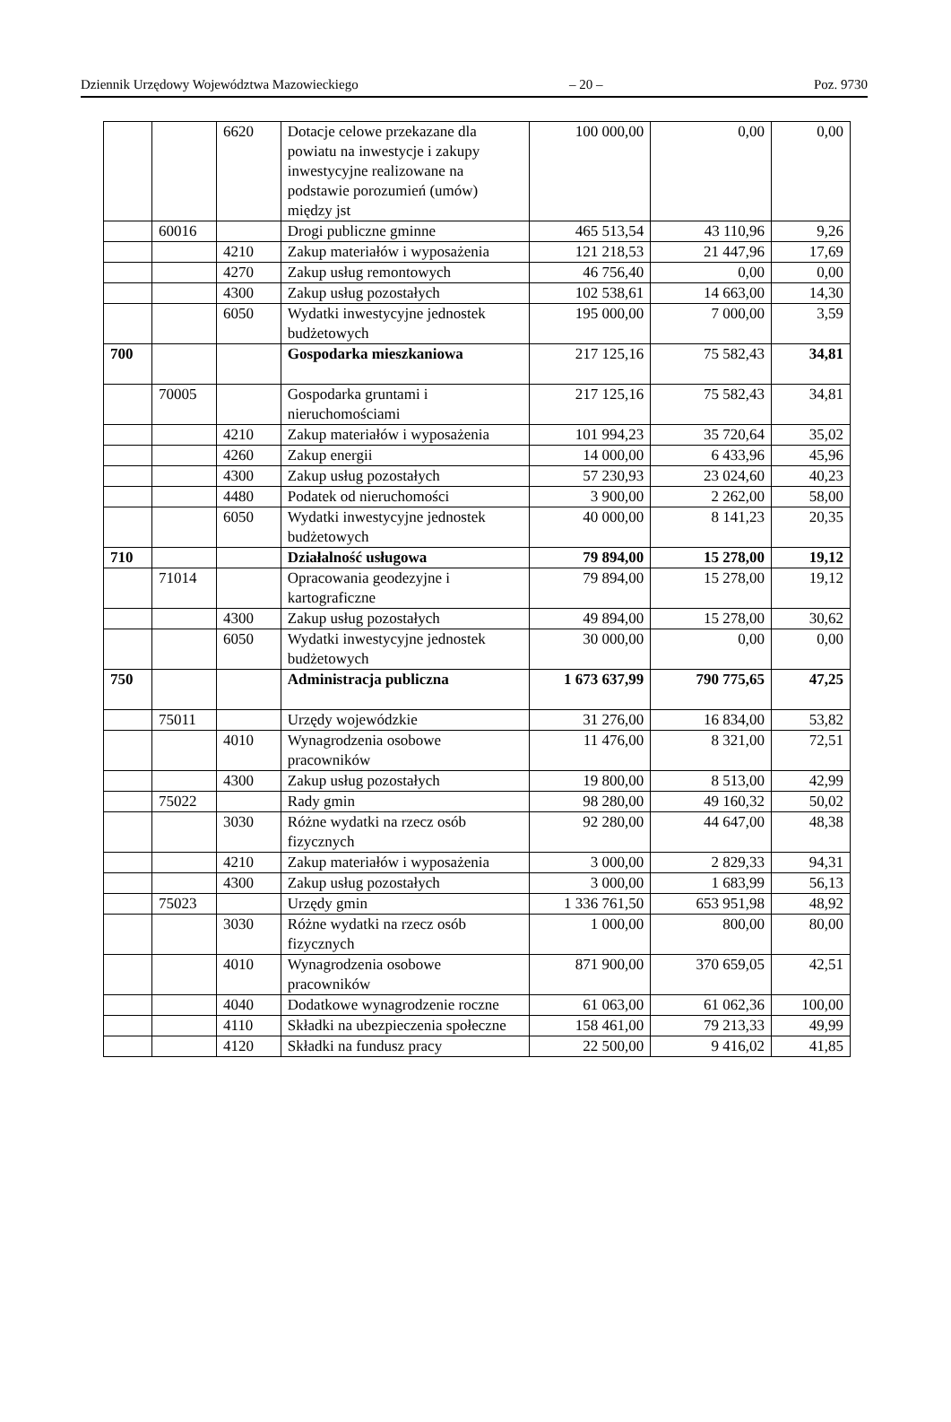Dziennik Urzędowy Województwa Mazowieckiego – 20 – Poz. 9730
| | | 6620 | Dotacje celowe przekazane dla powiatu na inwestycje i zakupy inwestycyjne realizowane na podstawie porozumień (umów) między jst | 100 000,00 | 0,00 | 0,00 |
| | 60016 | | Drogi publiczne gminne | 465 513,54 | 43 110,96 | 9,26 |
| | | 4210 | Zakup materiałów i wyposażenia | 121 218,53 | 21 447,96 | 17,69 |
| | | 4270 | Zakup usług remontowych | 46 756,40 | 0,00 | 0,00 |
| | | 4300 | Zakup usług pozostałych | 102 538,61 | 14 663,00 | 14,30 |
| | | 6050 | Wydatki inwestycyjne jednostek budżetowych | 195 000,00 | 7 000,00 | 3,59 |
| 700 | | | Gospodarka mieszkaniowa | 217 125,16 | 75 582,43 | 34,81 |
| | 70005 | | Gospodarka gruntami i nieruchomościami | 217 125,16 | 75 582,43 | 34,81 |
| | | 4210 | Zakup materiałów i wyposażenia | 101 994,23 | 35 720,64 | 35,02 |
| | | 4260 | Zakup energii | 14 000,00 | 6 433,96 | 45,96 |
| | | 4300 | Zakup usług pozostałych | 57 230,93 | 23 024,60 | 40,23 |
| | | 4480 | Podatek od nieruchomości | 3 900,00 | 2 262,00 | 58,00 |
| | | 6050 | Wydatki inwestycyjne jednostek budżetowych | 40 000,00 | 8 141,23 | 20,35 |
| 710 | | | Działalność usługowa | 79 894,00 | 15 278,00 | 19,12 |
| | 71014 | | Opracowania geodezyjne i kartograficzne | 79 894,00 | 15 278,00 | 19,12 |
| | | 4300 | Zakup usług pozostałych | 49 894,00 | 15 278,00 | 30,62 |
| | | 6050 | Wydatki inwestycyjne jednostek budżetowych | 30 000,00 | 0,00 | 0,00 |
| 750 | | | Administracja publiczna | 1 673 637,99 | 790 775,65 | 47,25 |
| | 75011 | | Urzędy wojewódzkie | 31 276,00 | 16 834,00 | 53,82 |
| | | 4010 | Wynagrodzenia osobowe pracowników | 11 476,00 | 8 321,00 | 72,51 |
| | | 4300 | Zakup usług pozostałych | 19 800,00 | 8 513,00 | 42,99 |
| | 75022 | | Rady gmin | 98 280,00 | 49 160,32 | 50,02 |
| | | 3030 | Różne wydatki na rzecz osób fizycznych | 92 280,00 | 44 647,00 | 48,38 |
| | | 4210 | Zakup materiałów i wyposażenia | 3 000,00 | 2 829,33 | 94,31 |
| | | 4300 | Zakup usług pozostałych | 3 000,00 | 1 683,99 | 56,13 |
| | 75023 | | Urzędy gmin | 1 336 761,50 | 653 951,98 | 48,92 |
| | | 3030 | Różne wydatki na rzecz osób fizycznych | 1 000,00 | 800,00 | 80,00 |
| | | 4010 | Wynagrodzenia osobowe pracowników | 871 900,00 | 370 659,05 | 42,51 |
| | | 4040 | Dodatkowe wynagrodzenie roczne | 61 063,00 | 61 062,36 | 100,00 |
| | | 4110 | Składki na ubezpieczenia społeczne | 158 461,00 | 79 213,33 | 49,99 |
| | | 4120 | Składki na fundusz pracy | 22 500,00 | 9 416,02 | 41,85 |